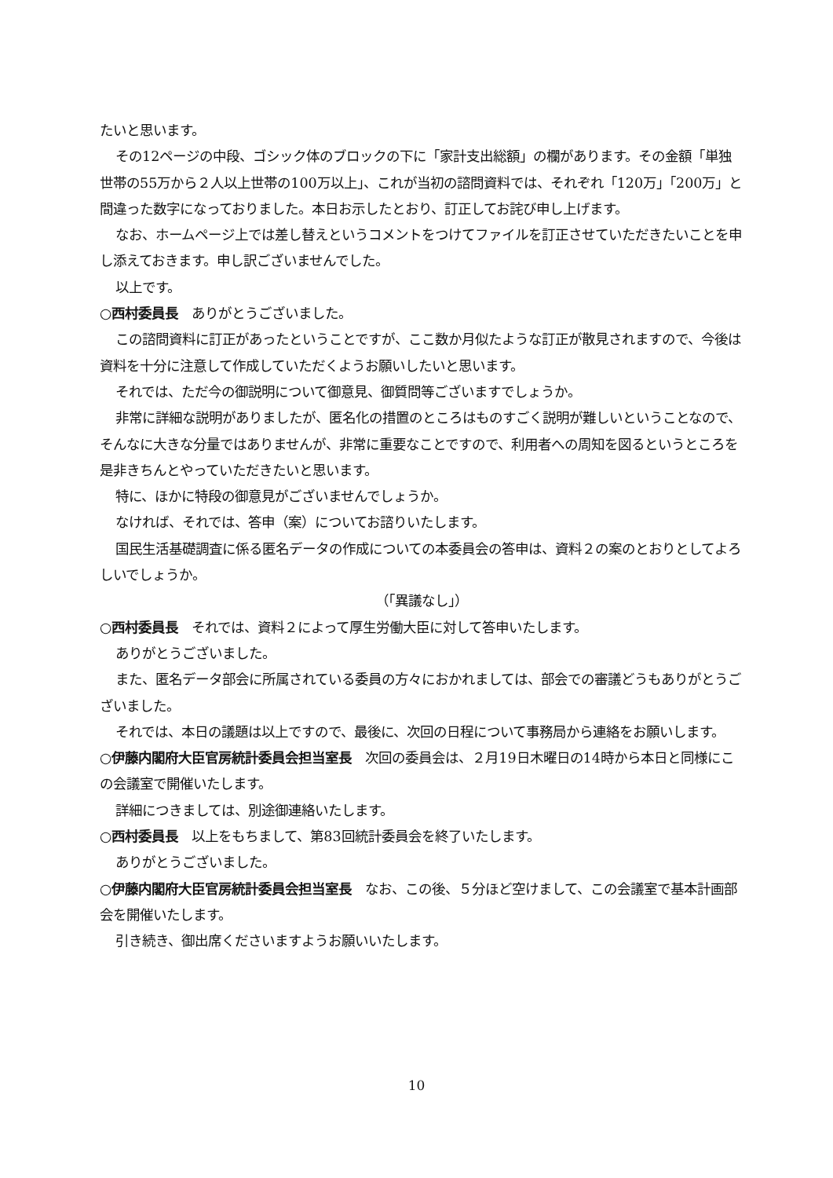たいと思います。
その12ページの中段、ゴシック体のブロックの下に「家計支出総額」の欄があります。その金額「単独世帯の55万から２人以上世帯の100万以上」、これが当初の諮問資料では、それぞれ「120万」「200万」と間違った数字になっておりました。本日お示したとおり、訂正してお詫び申し上げます。
なお、ホームページ上では差し替えというコメントをつけてファイルを訂正させていただきたいことを申し添えておきます。申し訳ございませんでした。
以上です。
○西村委員長　ありがとうございました。
この諮問資料に訂正があったということですが、ここ数か月似たような訂正が散見されますので、今後は資料を十分に注意して作成していただくようお願いしたいと思います。
それでは、ただ今の御説明について御意見、御質問等ございますでしょうか。
非常に詳細な説明がありましたが、匿名化の措置のところはものすごく説明が難しいということなので、そんなに大きな分量ではありませんが、非常に重要なことですので、利用者への周知を図るというところを是非きちんとやっていただきたいと思います。
特に、ほかに特段の御意見がございませんでしょうか。
なければ、それでは、答申（案）についてお諮りいたします。
国民生活基礎調査に係る匿名データの作成についての本委員会の答申は、資料２の案のとおりとしてよろしいでしょうか。
（「異議なし」）
○西村委員長　それでは、資料２によって厚生労働大臣に対して答申いたします。
ありがとうございました。
また、匿名データ部会に所属されている委員の方々におかれましては、部会での審議どうもありがとうございました。
それでは、本日の議題は以上ですので、最後に、次回の日程について事務局から連絡をお願いします。
○伊藤内閣府大臣官房統計委員会担当室長　次回の委員会は、２月19日木曜日の14時から本日と同様にこの会議室で開催いたします。
詳細につきましては、別途御連絡いたします。
○西村委員長　以上をもちまして、第83回統計委員会を終了いたします。
ありがとうございました。
○伊藤内閣府大臣官房統計委員会担当室長　なお、この後、５分ほど空けまして、この会議室で基本計画部会を開催いたします。
引き続き、御出席くださいますようお願いいたします。
10